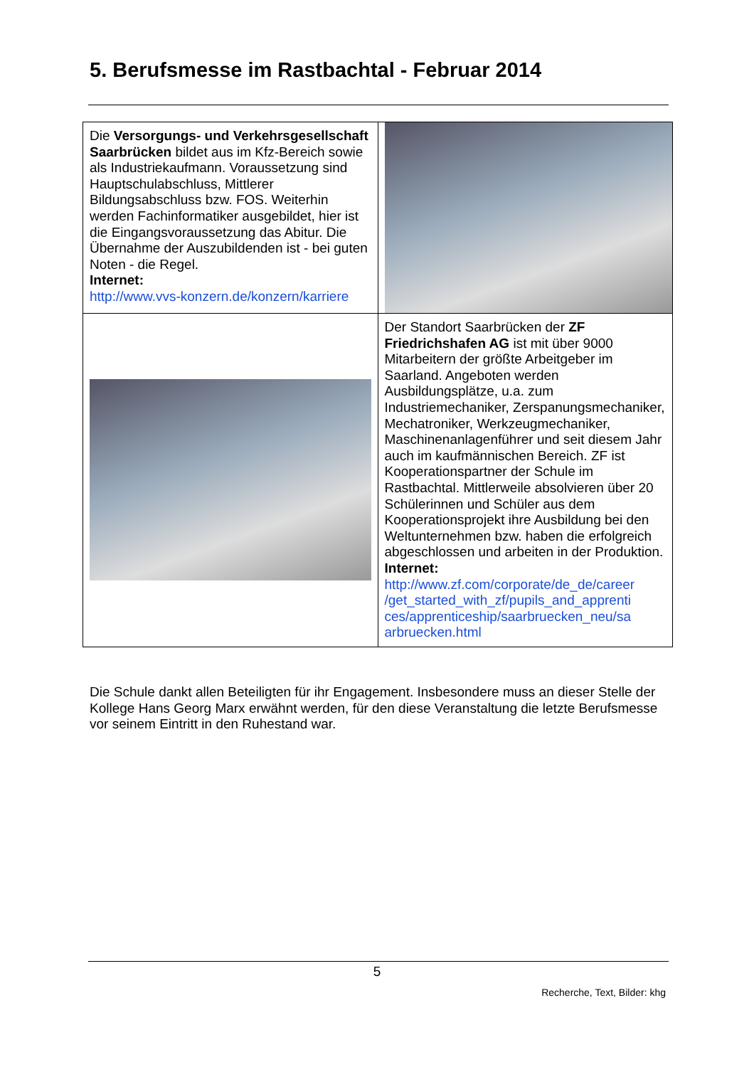5. Berufsmesse im Rastbachtal - Februar 2014
| Die Versorgungs- und Verkehrsgesellschaft Saarbrücken bildet aus im Kfz-Bereich sowie als Industriekaufmann. Voraussetzung sind Hauptschulabschluss, Mittlerer Bildungsabschluss bzw. FOS. Weiterhin werden Fachinformatiker ausgebildet, hier ist die Eingangsvoraussetzung das Abitur. Die Übernahme der Auszubildenden ist - bei guten Noten - die Regel. Internet: http://www.vvs-konzern.de/konzern/karriere | |
| | Der Standort Saarbrücken der ZF Friedrichshafen AG ist mit über 9000 Mitarbeitern der größte Arbeitgeber im Saarland. Angeboten werden Ausbildungsplätze, u.a. zum Industriemechaniker, Zerspanungsmechaniker, Mechatroniker, Werkzeugmechaniker, Maschinenanlagenführer und seit diesem Jahr auch im kaufmännischen Bereich. ZF ist Kooperationspartner der Schule im Rastbachtal. Mittlerweile absolvieren über 20 Schülerinnen und Schüler aus dem Kooperationsprojekt ihre Ausbildung bei den Weltunternehmen bzw. haben die erfolgreich abgeschlossen und arbeiten in der Produktion. Internet: http://www.zf.com/corporate/de_de/career /get_started_with_zf/pupils_and_apprenti ces/apprenticeship/saarbruecken_neu/sa arbruecken.html |
Die Schule dankt allen Beteiligten für ihr Engagement. Insbesondere muss an dieser Stelle der Kollege Hans Georg Marx erwähnt werden, für den diese Veranstaltung die letzte Berufsmesse vor seinem Eintritt in den Ruhestand war.
5
Recherche, Text, Bilder: khg